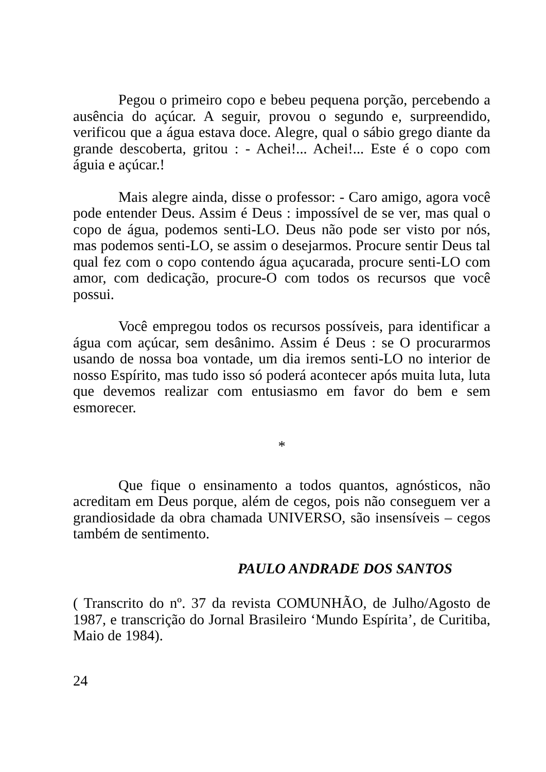Pegou o primeiro copo e bebeu pequena porção, percebendo a ausência do açúcar. A seguir, provou o segundo e, surpreendido, verificou que a água estava doce. Alegre, qual o sábio grego diante da grande descoberta, gritou : - Achei!... Achei!... Este é o copo com águia e açúcar.!
Mais alegre ainda, disse o professor: - Caro amigo, agora você pode entender Deus. Assim é Deus : impossível de se ver, mas qual o copo de água, podemos senti-LO. Deus não pode ser visto por nós, mas podemos senti-LO, se assim o desejarmos. Procure sentir Deus tal qual fez com o copo contendo água açucarada, procure senti-LO com amor, com dedicação, procure-O com todos os recursos que você possui.
Você empregou todos os recursos possíveis, para identificar a água com açúcar, sem desânimo. Assim é Deus : se O procurarmos usando de nossa boa vontade, um dia iremos senti-LO no interior de nosso Espírito, mas tudo isso só poderá acontecer após muita luta, luta que devemos realizar com entusiasmo em favor do bem e sem esmorecer.
*
Que fique o ensinamento a todos quantos, agnósticos, não acreditam em Deus porque, além de cegos, pois não conseguem ver a grandiosidade da obra chamada UNIVERSO, são insensíveis – cegos também de sentimento.
PAULO ANDRADE DOS SANTOS
( Transcrito do nº. 37 da revista COMUNHÃO, de Julho/Agosto de 1987, e transcrição do Jornal Brasileiro ‘Mundo Espírita’, de Curitiba, Maio de 1984).
24